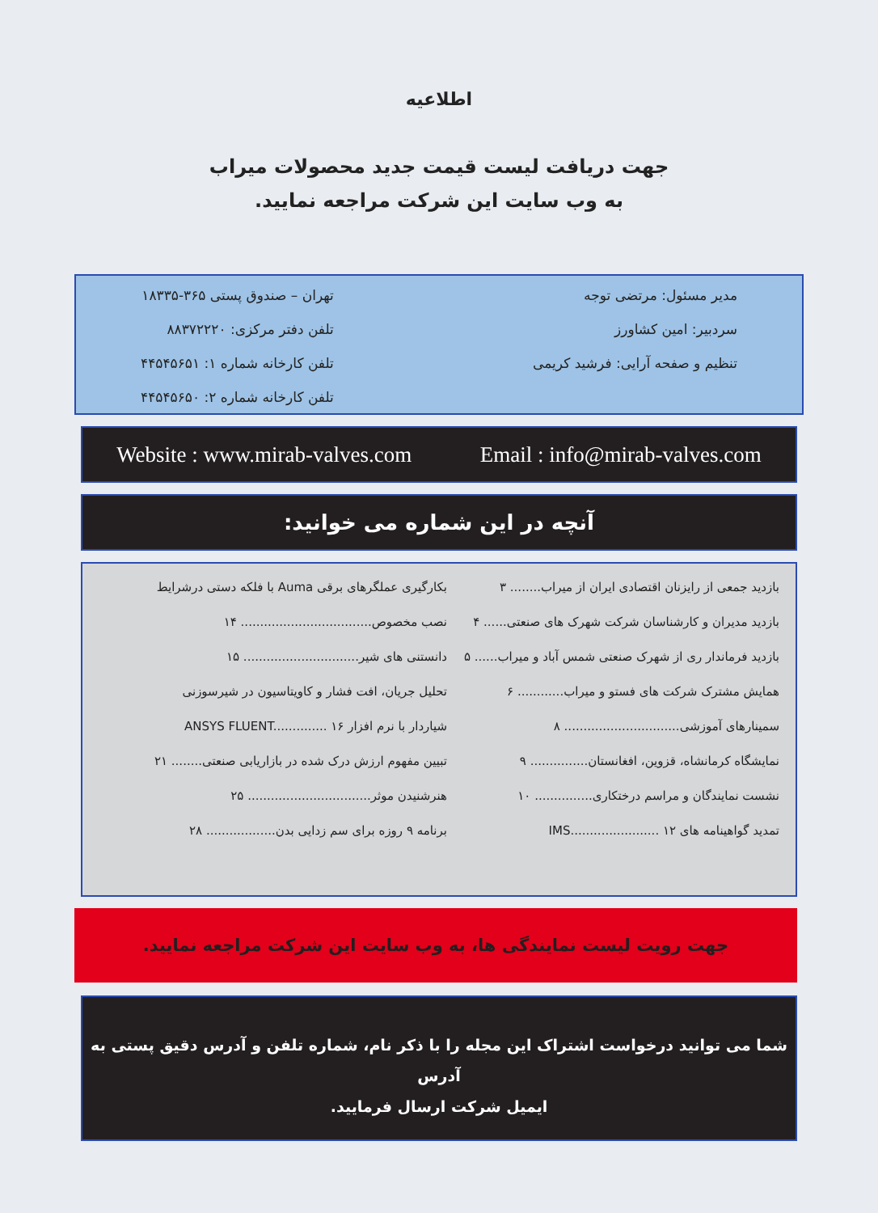اطلاعیه
جهت دریافت لیست قیمت جدید محصولات میراب
به وب سایت این شرکت مراجعه نمایید.
مدیر مسئول: مرتضی توجه
سردبیر: امین کشاورز
تنظیم و صفحه آرایی: فرشید کریمی
تهران – صندوق پستی ۳۶۵-۱۸۳۳۵
تلفن دفتر مرکزی: ۸۸۳۷۲۲۲۰
تلفن کارخانه شماره ۱: ۴۴۵۴۵۶۵۱
تلفن کارخانه شماره ۲: ۴۴۵۴۵۶۵۰
Website : www.mirab-valves.com Email : info@mirab-valves.com
آنچه در این شماره می خوانید:
بازدید جمعی از رایزنان اقتصادی ایران از میراب........ ۳
بازدید مدیران و کارشناسان شرکت شهرک های صنعتی...... ۴
بازدید فرماندار ری از شهرک صنعتی شمس آباد و میراب...... ۵
همایش مشترک شرکت های فستو و میراب............ ۶
سمینارهای آموزشی.............................. ۸
نمایشگاه کرمانشاه، قزوین، افغانستان............... ۹
نشست نمایندگان و مراسم درختکاری............... ۱۰
تمدید گواهینامه های IMS....................... ۱۲
بکارگیری عملگرهای برقی Auma با فلکه دستی درشرایط
نصب مخصوص.................................. ۱۴
دانستنی های شیر.............................. ۱۵
تحلیل جریان، افت فشار و کاویتاسیون در شیرسوزنی
شیاردار با نرم افزار ANSYS FLUENT.............. ۱۶
تبیین مفهوم ارزش درک شده در بازاریابی صنعتی........ ۲۱
هنرشنیدن موثر................................ ۲۵
برنامه ۹ روزه برای سم زدایی بدن.................. ۲۸
جهت رویت لیست نمایندگی ها، به وب سایت این شرکت مراجعه نمایید.
شما می توانید درخواست اشتراک این مجله را با ذکر نام، شماره تلفن و آدرس دقیق پستی به آدرس
ایمیل شرکت ارسال فرمایید.